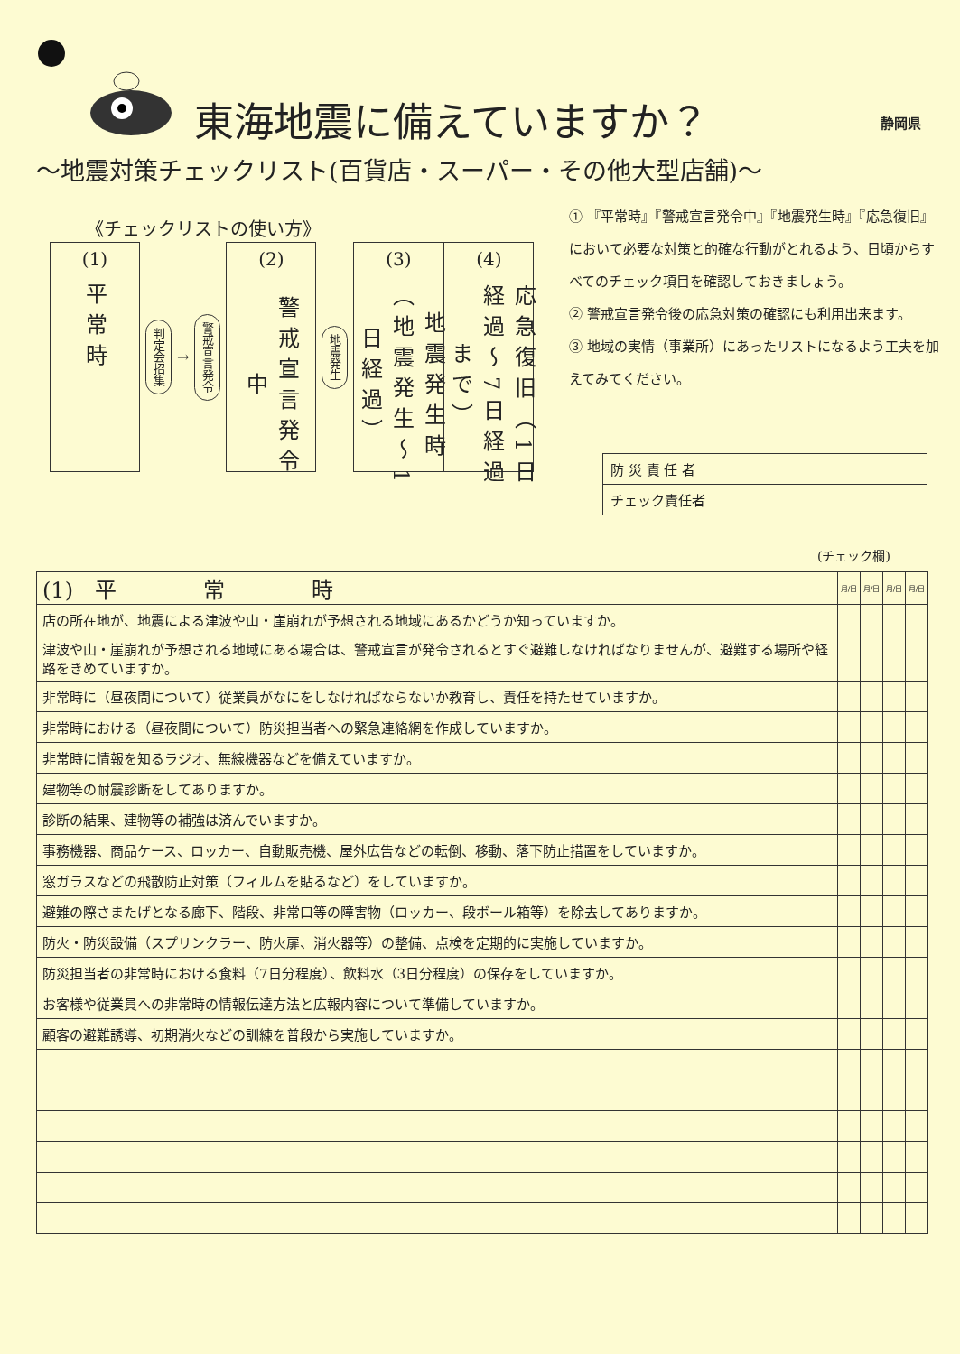東海地震に備えていますか？ 静岡県
～地震対策チェックリスト(百貨店・スーパー・その他大型店舗)～
《チェックリストの使い方》
(1)
平常時
判定会招集
→
警戒宣言発令
(2)
警戒宣言発令中
地震発生
(3)
地震発生時（地震発生～1日経過）
(4)
応急復旧（1日経過～7日経過まで）
① 『平常時』『警戒宣言発令中』『地震発生時』『応急復旧』において必要な対策と的確な行動がとれるよう、日頃からすべてのチェック項目を確認しておきましょう。
② 警戒宣言発令後の応急対策の確認にも利用出来ます。
③ 地域の実情（事業所）にあったリストになるよう工夫を加えてみてください。
| 防 災 責 任 者 | |
| チェック責任者 | |
(チェック欄)
| (1) 平 常 時 | 月/日 | 月/日 | 月/日 | 月/日 |
| 店の所在地が、地震による津波や山・崖崩れが予想される地域にあるかどうか知っていますか。 | | | | |
| 津波や山・崖崩れが予想される地域にある場合は、警戒宣言が発令されるとすぐ避難しなければなりませんが、避難する場所や経路をきめていますか。 | | | | |
| 非常時に（昼夜間について）従業員がなにをしなければならないか教育し、責任を持たせていますか。 | | | | |
| 非常時における（昼夜間について）防災担当者への緊急連絡網を作成していますか。 | | | | |
| 非常時に情報を知るラジオ、無線機器などを備えていますか。 | | | | |
| 建物等の耐震診断をしてありますか。 | | | | |
| 診断の結果、建物等の補強は済んでいますか。 | | | | |
| 事務機器、商品ケース、ロッカー、自動販売機、屋外広告などの転倒、移動、落下防止措置をしていますか。 | | | | |
| 窓ガラスなどの飛散防止対策（フィルムを貼るなど）をしていますか。 | | | | |
| 避難の際さまたげとなる廊下、階段、非常口等の障害物（ロッカー、段ボール箱等）を除去してありますか。 | | | | |
| 防火・防災設備（スプリンクラー、防火扉、消火器等）の整備、点検を定期的に実施していますか。 | | | | |
| 防災担当者の非常時における食料（7日分程度）、飲料水（3日分程度）の保存をしていますか。 | | | | |
| お客様や従業員への非常時の情報伝達方法と広報内容について準備していますか。 | | | | |
| 顧客の避難誘導、初期消火などの訓練を普段から実施していますか。 | | | | |